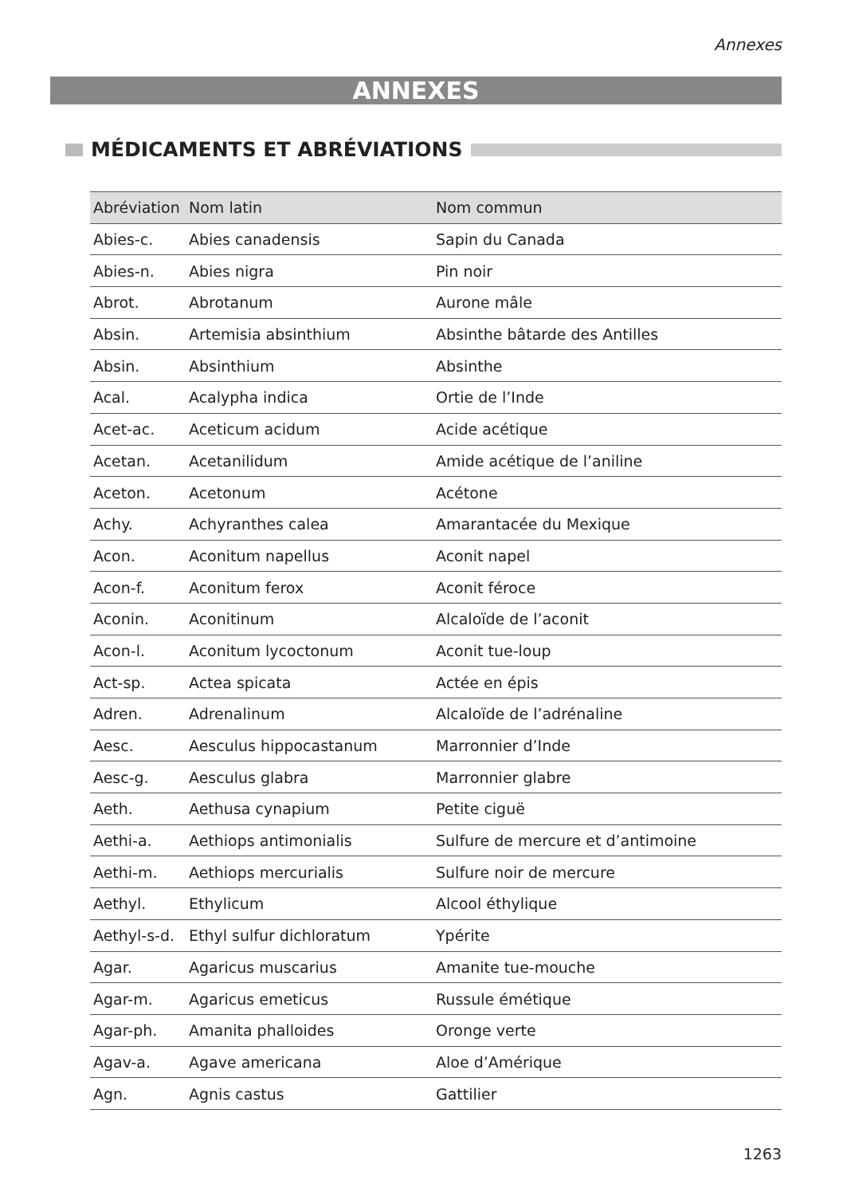Annexes
ANNEXES
MÉDICAMENTS ET ABRÉVIATIONS
| Abréviation | Nom latin | Nom commun |
| --- | --- | --- |
| Abies-c. | Abies canadensis | Sapin du Canada |
| Abies-n. | Abies nigra | Pin noir |
| Abrot. | Abrotanum | Aurone mâle |
| Absin. | Artemisia absinthium | Absinthe bâtarde des Antilles |
| Absin. | Absinthium | Absinthe |
| Acal. | Acalypha indica | Ortie de l’Inde |
| Acet-ac. | Aceticum acidum | Acide acétique |
| Acetan. | Acetanilidum | Amide acétique de l’aniline |
| Aceton. | Acetonum | Acétone |
| Achy. | Achyranthes calea | Amarantacée du Mexique |
| Acon. | Aconitum napellus | Aconit napel |
| Acon-f. | Aconitum ferox | Aconit féroce |
| Aconin. | Aconitinum | Alcaloïde de l’aconit |
| Acon-l. | Aconitum lycoctonum | Aconit tue-loup |
| Act-sp. | Actea spicata | Actée en épis |
| Adren. | Adrenalinum | Alcaloïde de l’adrénaline |
| Aesc. | Aesculus hippocastanum | Marronnier d’Inde |
| Aesc-g. | Aesculus glabra | Marronnier glabre |
| Aeth. | Aethusa cynapium | Petite ciguë |
| Aethi-a. | Aethiops antimonialis | Sulfure de mercure et d’antimoine |
| Aethi-m. | Aethiops mercurialis | Sulfure noir de mercure |
| Aethyl. | Ethylicum | Alcool éthylique |
| Aethyl-s-d. | Ethyl sulfur dichloratum | Ypérite |
| Agar. | Agaricus muscarius | Amanite tue-mouche |
| Agar-m. | Agaricus emeticus | Russule émétique |
| Agar-ph. | Amanita phalloides | Oronge verte |
| Agav-a. | Agave americana | Aloe d’Amérique |
| Agn. | Agnis castus | Gattilier |
1263